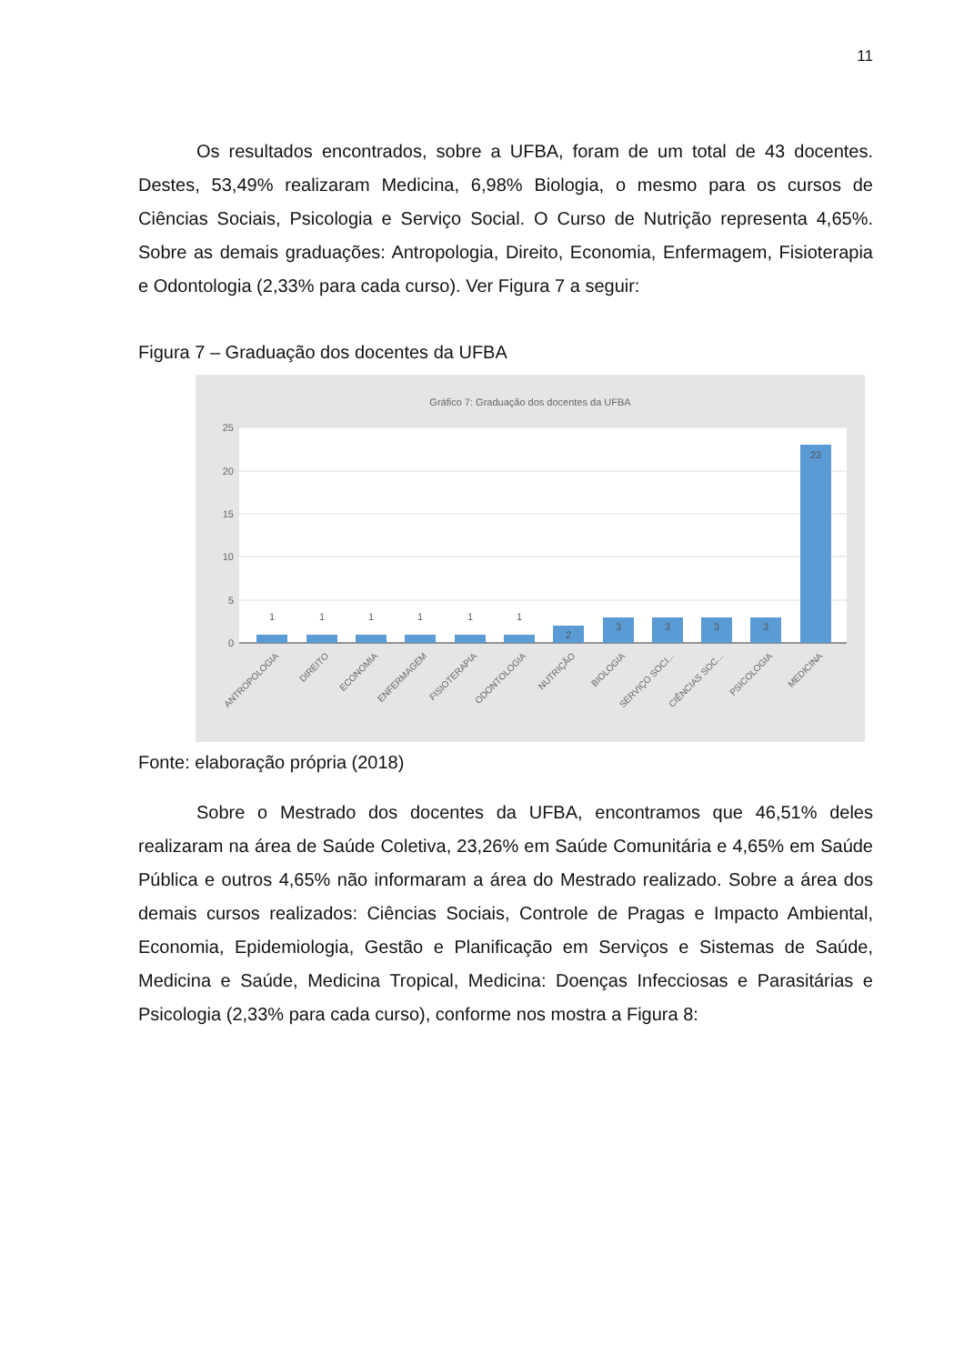11
Os resultados encontrados, sobre a UFBA, foram de um total de 43 docentes. Destes, 53,49% realizaram Medicina, 6,98% Biologia, o mesmo para os cursos de Ciências Sociais, Psicologia e Serviço Social. O Curso de Nutrição representa 4,65%. Sobre as demais graduações: Antropologia, Direito, Economia, Enfermagem, Fisioterapia e Odontologia (2,33% para cada curso). Ver Figura 7 a seguir:
Figura 7 – Graduação dos docentes da UFBA
Gráfico 7: Graduação dos docentes da UFBA
25
20
15
10
5
0
1
1
1
1
1
1
2
3
3
3
3
23
ANTROPOLOGIA
DIREITO
ECONOMIA
ENFERMAGEM
FISIOTERAPIA
ODONTOLOGIA
NUTRIÇÃO
BIOLOGIA
SERVIÇO SOCI...
CIÊNCIAS SOC...
PSICOLOGIA
MEDICINA
Fonte: elaboração própria (2018)
Sobre o Mestrado dos docentes da UFBA, encontramos que 46,51% deles realizaram na área de Saúde Coletiva, 23,26% em Saúde Comunitária e 4,65% em Saúde Pública e outros 4,65% não informaram a área do Mestrado realizado. Sobre a área dos demais cursos realizados: Ciências Sociais, Controle de Pragas e Impacto Ambiental, Economia, Epidemiologia, Gestão e Planificação em Serviços e Sistemas de Saúde, Medicina e Saúde, Medicina Tropical, Medicina: Doenças Infecciosas e Parasitárias e Psicologia (2,33% para cada curso), conforme nos mostra a Figura 8: